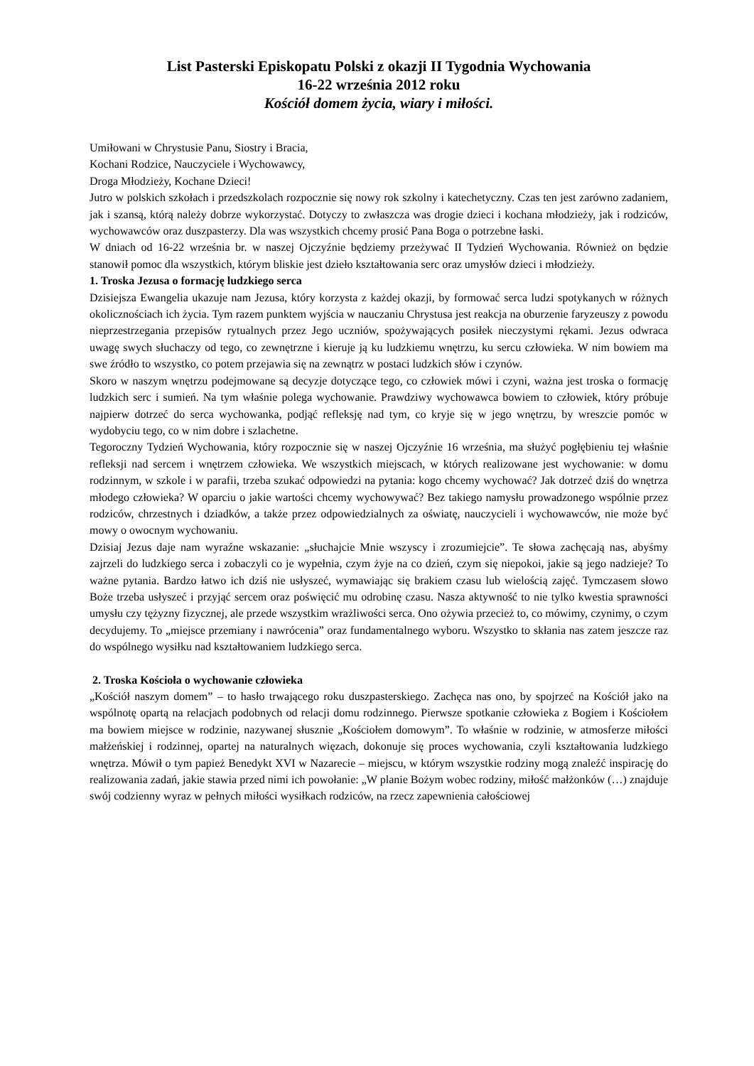List Pasterski Episkopatu Polski z okazji II Tygodnia Wychowania
16-22 września 2012 roku
Kościół domem życia, wiary i miłości.
Umiłowani w Chrystusie Panu, Siostry i Bracia,
Kochani Rodzice, Nauczyciele i Wychowawcy,
Droga Młodzieży, Kochane Dzieci!
Jutro w polskich szkołach i przedszkolach rozpocznie się nowy rok szkolny i katechetyczny. Czas ten jest zarówno zadaniem, jak i szansą, którą należy dobrze wykorzystać. Dotyczy to zwłaszcza was drogie dzieci i kochana młodzieży, jak i rodziców, wychowawców oraz duszpasterzy. Dla was wszystkich chcemy prosić Pana Boga o potrzebne łaski.
W dniach od 16-22 września br. w naszej Ojczyźnie będziemy przeżywać II Tydzień Wychowania. Również on będzie stanowił pomoc dla wszystkich, którym bliskie jest dzieło kształtowania serc oraz umysłów dzieci i młodzieży.
1. Troska Jezusa o formację ludzkiego serca
Dzisiejsza Ewangelia ukazuje nam Jezusa, który korzysta z każdej okazji, by formować serca ludzi spotykanych w różnych okolicznościach ich życia. Tym razem punktem wyjścia w nauczaniu Chrystusa jest reakcja na oburzenie faryzeuszy z powodu nieprzestrzegania przepisów rytualnych przez Jego uczniów, spożywających posiłek nieczystymi rękami. Jezus odwraca uwagę swych słuchaczy od tego, co zewnętrzne i kieruje ją ku ludzkiemu wnętrzu, ku sercu człowieka. W nim bowiem ma swe źródło to wszystko, co potem przejawia się na zewnątrz w postaci ludzkich słów i czynów.
Skoro w naszym wnętrzu podejmowane są decyzje dotyczące tego, co człowiek mówi i czyni, ważna jest troska o formację ludzkich serc i sumień. Na tym właśnie polega wychowanie. Prawdziwy wychowawca bowiem to człowiek, który próbuje najpierw dotrzeć do serca wychowanka, podjąć refleksję nad tym, co kryje się w jego wnętrzu, by wreszcie pomóc w wydobyciu tego, co w nim dobre i szlachetne.
Tegoroczny Tydzień Wychowania, który rozpocznie się w naszej Ojczyźnie 16 września, ma służyć pogłębieniu tej właśnie refleksji nad sercem i wnętrzem człowieka. We wszystkich miejscach, w których realizowane jest wychowanie: w domu rodzinnym, w szkole i w parafii, trzeba szukać odpowiedzi na pytania: kogo chcemy wychować? Jak dotrzeć dziś do wnętrza młodego człowieka? W oparciu o jakie wartości chcemy wychowywać? Bez takiego namysłu prowadzonego wspólnie przez rodziców, chrzestnych i dziadków, a także przez odpowiedzialnych za oświatę, nauczycieli i wychowawców, nie może być mowy o owocnym wychowaniu.
Dzisiaj Jezus daje nam wyraźne wskazanie: „słuchajcie Mnie wszyscy i zrozumiejcie”. Te słowa zachęcają nas, abyśmy zajrzeli do ludzkiego serca i zobaczyli co je wypełnia, czym żyje na co dzień, czym się niepokoi, jakie są jego nadzieje? To ważne pytania. Bardzo łatwo ich dziś nie usłyszeć, wymawiając się brakiem czasu lub wielością zajęć. Tymczasem słowo Boże trzeba usłyszeć i przyjąć sercem oraz poświęcić mu odrobinę czasu. Nasza aktywność to nie tylko kwestia sprawności umysłu czy tężyzny fizycznej, ale przede wszystkim wrażliwości serca. Ono ożywia przecież to, co mówimy, czynimy, o czym decydujemy. To „miejsce przemiany i nawrócenia” oraz fundamentalnego wyboru. Wszystko to skłania nas zatem jeszcze raz do wspólnego wysiłku nad kształtowaniem ludzkiego serca.
2. Troska Kościoła o wychowanie człowieka
„Kościół naszym domem” – to hasło trwającego roku duszpasterskiego. Zachęca nas ono, by spojrzeć na Kościół jako na wspólnotę opartą na relacjach podobnych od relacji domu rodzinnego. Pierwsze spotkanie człowieka z Bogiem i Kościołem ma bowiem miejsce w rodzinie, nazywanej słusznie „Kościołem domowym”. To właśnie w rodzinie, w atmosferze miłości małżeńskiej i rodzinnej, opartej na naturalnych więzach, dokonuje się proces wychowania, czyli kształtowania ludzkiego wnętrza. Mówił o tym papież Benedykt XVI w Nazarecie – miejscu, w którym wszystkie rodziny mogą znaleźć inspirację do realizowania zadań, jakie stawia przed nimi ich powołanie: „W planie Bożym wobec rodziny, miłość małżonków (…) znajduje swój codzienny wyraz w pełnych miłości wysiłkach rodziców, na rzecz zapewnienia całościowej